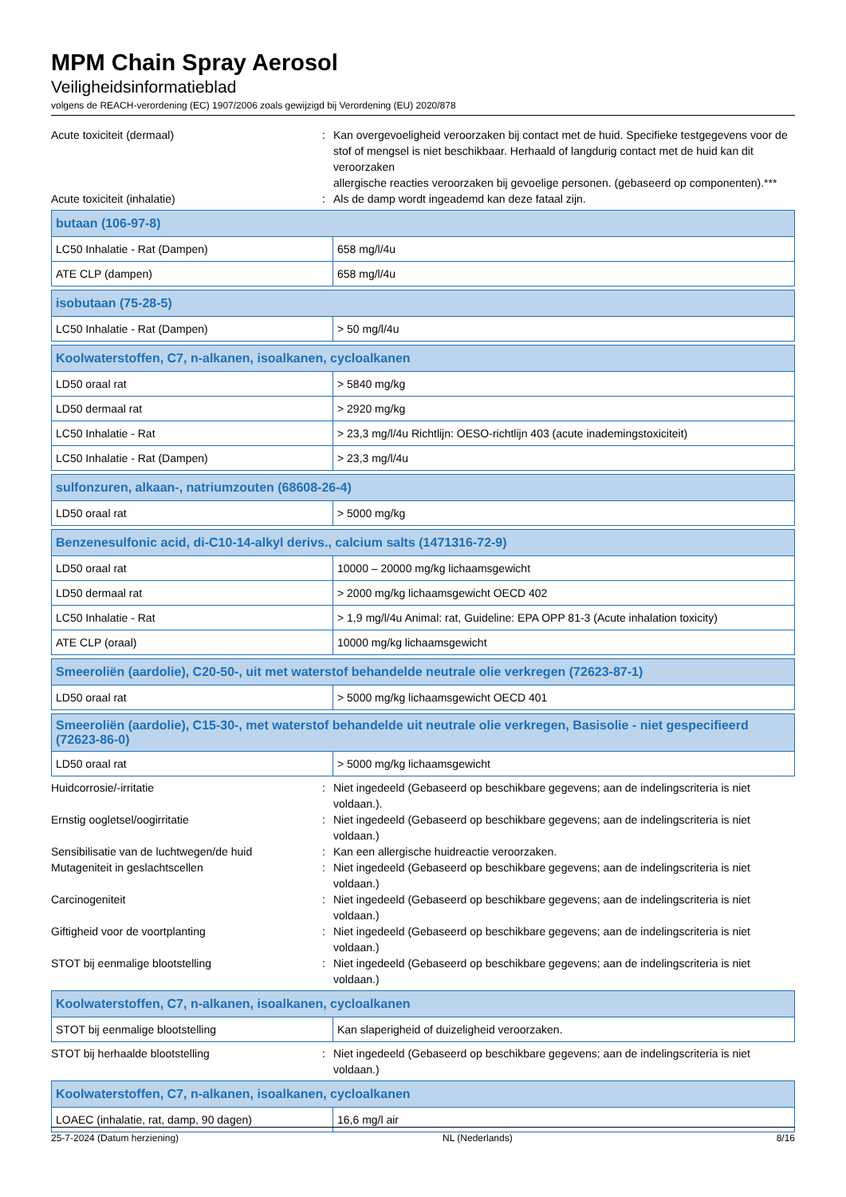MPM Chain Spray Aerosol
Veiligheidsinformatieblad
volgens de REACH-verordening (EC) 1907/2006 zoals gewijzigd bij Verordening (EU) 2020/878
Acute toxiciteit (dermaal) : Kan overgevoeligheid veroorzaken bij contact met de huid. Specifieke testgegevens voor de stof of mengsel is niet beschikbaar. Herhaald of langdurig contact met de huid kan dit veroorzaken
allergische reacties veroorzaken bij gevoelige personen. (gebaseerd op componenten).***
Acute toxiciteit (inhalatie) : Als de damp wordt ingeademd kan deze fataal zijn.
| butaan (106-97-8) | |
| --- | --- |
| LC50 Inhalatie - Rat (Dampen) | 658 mg/l/4u |
| ATE CLP (dampen) | 658 mg/l/4u |
| isobutaan (75-28-5) | |
| --- | --- |
| LC50 Inhalatie - Rat (Dampen) | > 50 mg/l/4u |
| Koolwaterstoffen, C7, n-alkanen, isoalkanen, cycloalkanen | |
| --- | --- |
| LD50 oraal rat | > 5840 mg/kg |
| LD50 dermaal rat | > 2920 mg/kg |
| LC50 Inhalatie - Rat | > 23,3 mg/l/4u Richtlijn: OESO-richtlijn 403 (acute inademingstoxiciteit) |
| LC50 Inhalatie - Rat (Dampen) | > 23,3 mg/l/4u |
| sulfonzuren, alkaan-, natriumzouten (68608-26-4) | |
| --- | --- |
| LD50 oraal rat | > 5000 mg/kg |
| Benzenesulfonic acid, di-C10-14-alkyl derivs., calcium salts (1471316-72-9) | |
| --- | --- |
| LD50 oraal rat | 10000 – 20000 mg/kg lichaamsgewicht |
| LD50 dermaal rat | > 2000 mg/kg lichaamsgewicht OECD 402 |
| LC50 Inhalatie - Rat | > 1,9 mg/l/4u Animal: rat, Guideline: EPA OPP 81-3 (Acute inhalation toxicity) |
| ATE CLP (oraal) | 10000 mg/kg lichaamsgewicht |
| Smeeroliën (aardolie), C20-50-, uit met waterstof behandelde neutrale olie verkregen (72623-87-1) | |
| --- | --- |
| LD50 oraal rat | > 5000 mg/kg lichaamsgewicht OECD 401 |
| Smeeroliën (aardolie), C15-30-, met waterstof behandelde uit neutrale olie verkregen, Basisolie - niet gespecifieerd (72623-86-0) | |
| --- | --- |
| LD50 oraal rat | > 5000 mg/kg lichaamsgewicht |
Huidcorrosie/-irritatie : Niet ingedeeld (Gebaseerd op beschikbare gegevens; aan de indelingscriteria is niet voldaan.).
Ernstig oogletsel/oogirritatie : Niet ingedeeld (Gebaseerd op beschikbare gegevens; aan de indelingscriteria is niet voldaan.)
Sensibilisatie van de luchtwegen/de huid : Kan een allergische huidreactie veroorzaken.
Mutageniteit in geslachtscellen : Niet ingedeeld (Gebaseerd op beschikbare gegevens; aan de indelingscriteria is niet voldaan.)
Carcinogeniteit : Niet ingedeeld (Gebaseerd op beschikbare gegevens; aan de indelingscriteria is niet voldaan.)
Giftigheid voor de voortplanting : Niet ingedeeld (Gebaseerd op beschikbare gegevens; aan de indelingscriteria is niet voldaan.)
STOT bij eenmalige blootstelling : Niet ingedeeld (Gebaseerd op beschikbare gegevens; aan de indelingscriteria is niet voldaan.)
| Koolwaterstoffen, C7, n-alkanen, isoalkanen, cycloalkanen | |
| --- | --- |
| STOT bij eenmalige blootstelling | Kan slaperigheid of duizeligheid veroorzaken. |
STOT bij herhaalde blootstelling : Niet ingedeeld (Gebaseerd op beschikbare gegevens; aan de indelingscriteria is niet voldaan.)
| Koolwaterstoffen, C7, n-alkanen, isoalkanen, cycloalkanen | |
| --- | --- |
| LOAEC (inhalatie, rat, damp, 90 dagen) | 16,6 mg/l air |
25-7-2024 (Datum herziening) NL (Nederlands) 8/16